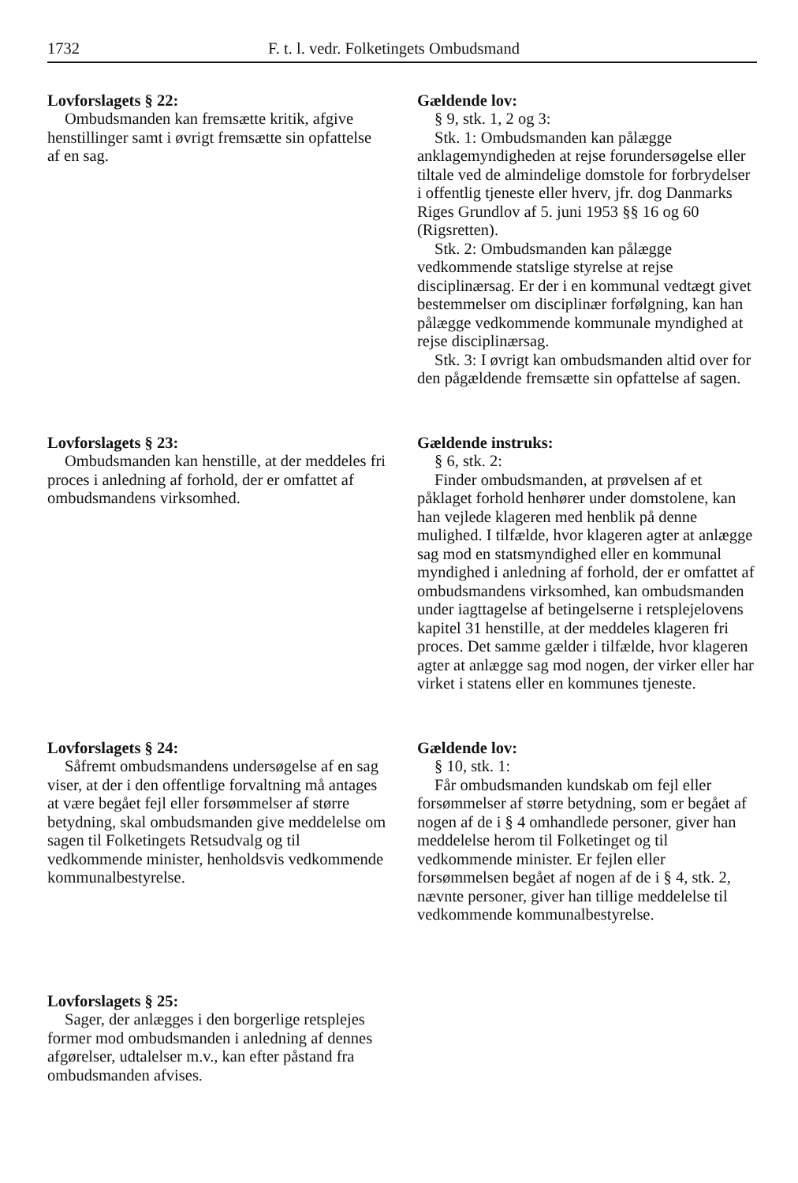1732 F. t. l. vedr. Folketingets Ombudsmand
Lovforslagets § 22:
Ombudsmanden kan fremsætte kritik, afgive henstillinger samt i øvrigt fremsætte sin opfattelse af en sag.
Gældende lov:
§ 9, stk. 1, 2 og 3:
Stk. 1: Ombudsmanden kan pålægge anklagemyndigheden at rejse forundersøgelse eller tiltale ved de almindelige domstole for forbrydelser i offentlig tjeneste eller hverv, jfr. dog Danmarks Riges Grundlov af 5. juni 1953 §§ 16 og 60 (Rigsretten).
Stk. 2: Ombudsmanden kan pålægge vedkommende statslige styrelse at rejse disciplinærsag. Er der i en kommunal vedtægt givet bestemmelser om disciplinær forfølgning, kan han pålægge vedkommende kommunale myndighed at rejse disciplinærsag.
Stk. 3: I øvrigt kan ombudsmanden altid over for den pågældende fremsætte sin opfattelse af sagen.
Lovforslagets § 23:
Ombudsmanden kan henstille, at der meddeles fri proces i anledning af forhold, der er omfattet af ombudsmandens virksomhed.
Gældende instruks:
§ 6, stk. 2:
Finder ombudsmanden, at prøvelsen af et påklaget forhold henhører under domstolene, kan han vejlede klageren med henblik på denne mulighed. I tilfælde, hvor klageren agter at anlægge sag mod en statsmyndighed eller en kommunal myndighed i anledning af forhold, der er omfattet af ombudsmandens virksomhed, kan ombudsmanden under iagttagelse af betingelserne i retsplejelovens kapitel 31 henstille, at der meddeles klageren fri proces. Det samme gælder i tilfælde, hvor klageren agter at anlægge sag mod nogen, der virker eller har virket i statens eller en kommunes tjeneste.
Lovforslagets § 24:
Såfremt ombudsmandens undersøgelse af en sag viser, at der i den offentlige forvaltning må antages at være begået fejl eller forsømmelser af større betydning, skal ombudsmanden give meddelelse om sagen til Folketingets Retsudvalg og til vedkommende minister, henholdsvis vedkommende kommunalbestyrelse.
Gældende lov:
§ 10, stk. 1:
Får ombudsmanden kundskab om fejl eller forsømmelser af større betydning, som er begået af nogen af de i § 4 omhandlede personer, giver han meddelelse herom til Folketinget og til vedkommende minister. Er fejlen eller forsømmelsen begået af nogen af de i § 4, stk. 2, nævnte personer, giver han tillige meddelelse til vedkommende kommunalbestyrelse.
Lovforslagets § 25:
Sager, der anlægges i den borgerlige retsplejes former mod ombudsmanden i anledning af dennes afgørelser, udtalelser m.v., kan efter påstand fra ombudsmanden afvises.